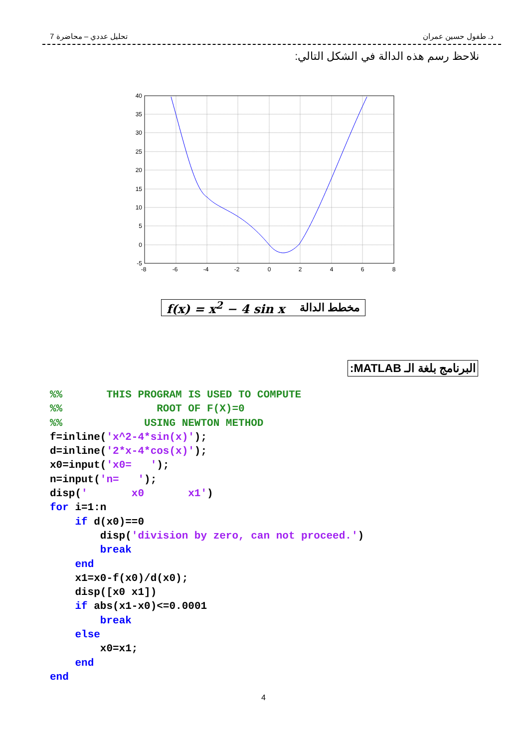تحليل عددي – محاضرة 7 د. طفول حسين عمران
نلاحظ رسم هذه الدالة في الشكل التالي:
40
35
30
25
20
15
10
5
0
-5
-8
-6
-4
-2
0
2
4
6
8
f(x) = x<sup>2</sup> − 4 sin x مخطط الدالة
البرنامج بلغة الـ MATLAB:
%%       THIS PROGRAM IS USED TO COMPUTE
%%               ROOT OF F(X)=0
%%             USING NEWTON METHOD
f=inline('x^2-4*sin(x)');
d=inline('2*x-4*cos(x)');
x0=input('x0=   ');
n=input('n=   ');
disp('       x0       x1')
for i=1:n
    if d(x0)==0
        disp('division by zero, can not proceed.')
        break
    end
    x1=x0-f(x0)/d(x0);
    disp([x0 x1])
    if abs(x1-x0)<=0.0001
        break
    else
        x0=x1;
    end
end
4